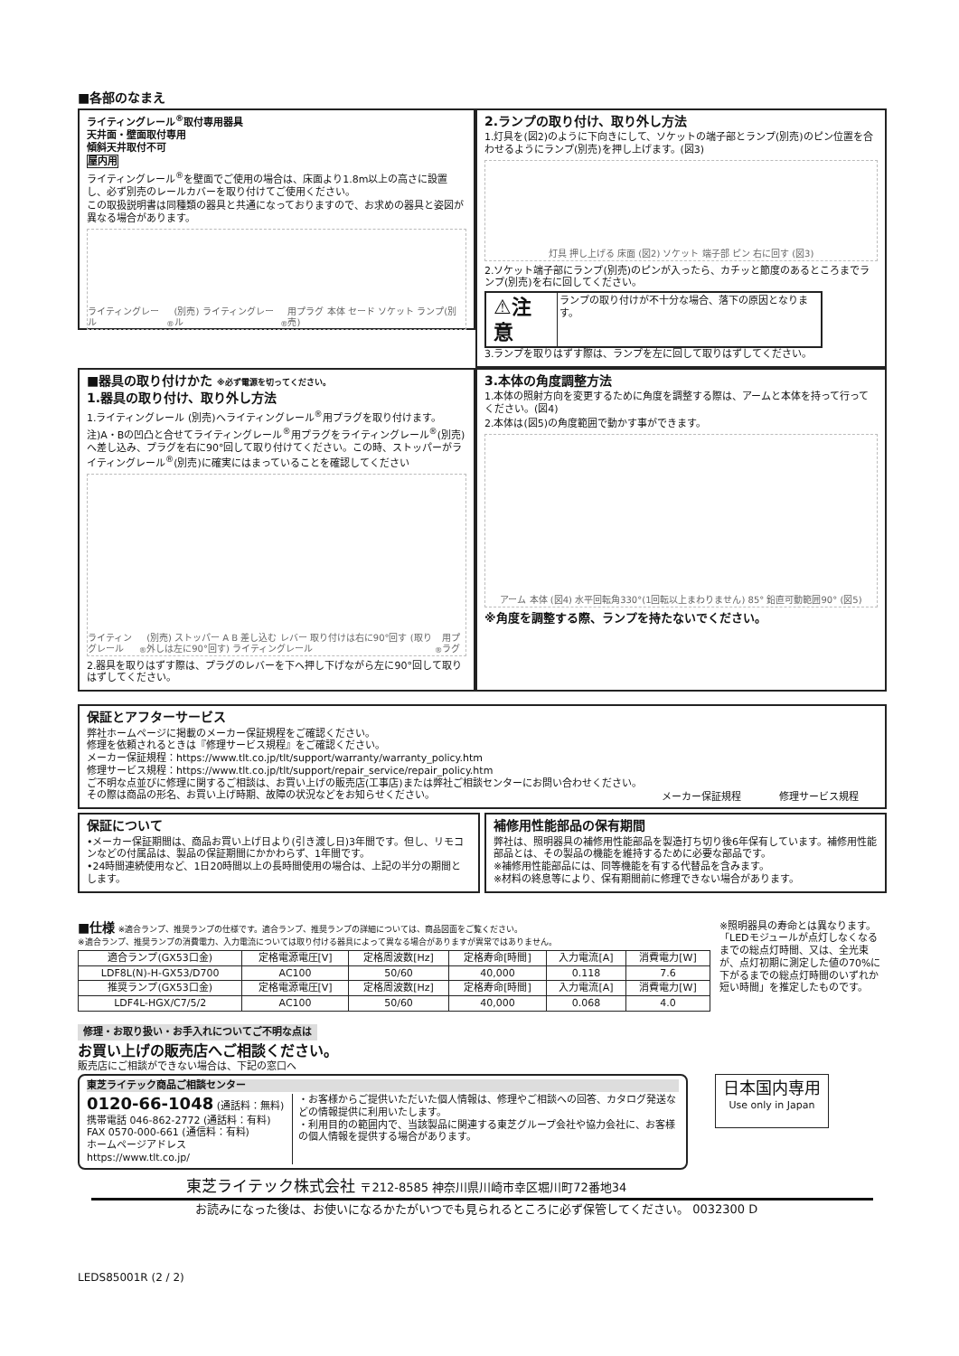■各部のなまえ
ライティングレール<sup>®</sup>取付専用器具
天井面・壁面取付専用
傾斜天井取付不可
屋内用
ライティングレール<sup>®</sup>を壁面でご使用の場合は、床面より1.8m以上の高さに設置し、必ず別売のレールカバーを取り付けてご使用ください。
この取扱説明書は同種類の器具と共通になっておりますので、お求めの器具と姿図が異なる場合があります。
ライティングレール<sup>®</sup>(別売) ライティングレール<sup>®</sup>用プラグ 本体 セード ソケット ランプ(別売)
2.ランプの取り付け、取り外し方法
1.灯具を(図2)のように下向きにして、ソケットの端子部とランプ(別売)のピン位置を合わせるようにランプ(別売)を押し上げます。(図3)
灯具 押し上げる 床面 (図2) ソケット 端子部 ピン 右に回す (図3)
2.ソケット端子部にランプ(別売)のピンが入ったら、カチッと節度のあるところまでランプ(別売)を右に回してください。
⚠注意 ランプの取り付けが不十分な場合、落下の原因となります。
3.ランプを取りはずす際は、ランプを左に回して取りはずしてください。
■器具の取り付けかた ※必ず電源を切ってください。
1.器具の取り付け、取り外し方法
1.ライティングレール (別売)へライティングレール<sup>®</sup>用プラグを取り付けます。
注)A・Bの凹凸と合せてライティングレール<sup>®</sup>用プラグをライティングレール<sup>®</sup>(別売)へ差し込み、プラグを右に90°回して取り付けてください。この時、ストッパーがライティングレール<sup>®</sup>(別売)に確実にはまっていることを確認してください
ライティングレール<sup>®</sup>(別売) ストッパー A B 差し込む レバー 取り付けは右に90°回す (取り外しは左に90°回す) ライティングレール<sup>®</sup>用プラグ
2.器具を取りはずす際は、プラグのレバーを下へ押し下げながら左に90°回して取りはずしてください。
3.本体の角度調整方法
1.本体の照射方向を変更するために角度を調整する際は、アームと本体を持って行ってください。(図4)
2.本体は(図5)の角度範囲で動かす事ができます。
アーム 本体 (図4) 水平回転角330°(1回転以上まわりません) 85° 鉛直可動範囲90° (図5)
※角度を調整する際、ランプを持たないでください。
保証とアフターサービス
弊社ホームページに掲載のメーカー保証規程をご確認ください。
修理を依頼されるときは『修理サービス規程』をご確認ください。
メーカー保証規程：https://www.tlt.co.jp/tlt/support/warranty/warranty_policy.htm
修理サービス規程：https://www.tlt.co.jp/tlt/support/repair_service/repair_policy.htm
ご不明な点並びに修理に関するご相談は、お買い上げの販売店(工事店)または弊社ご相談センターにお問い合わせください。その際は商品の形名、お買い上げ時期、故障の状況などをお知らせください。
メーカー保証規程 修理サービス規程
保証について
•メーカー保証期間は、商品お買い上げ日より(引き渡し日)3年間です。但し、リモコンなどの付属品は、製品の保証期間にかかわらず、1年間です。
•24時間連続使用など、1日20時間以上の長時間使用の場合は、上記の半分の期間とします。
補修用性能部品の保有期間
弊社は、照明器具の補修用性能部品を製造打ち切り後6年保有しています。補修用性能部品とは、その製品の機能を維持するために必要な部品です。
※補修用性能部品には、同等機能を有する代替品を含みます。
※材料の終息等により、保有期間前に修理できない場合があります。
■仕様 ※適合ランプ、推奨ランプの仕様です。適合ランプ、推奨ランプの詳細については、商品図面をご覧ください。
※適合ランプ、推奨ランプの消費電力、入力電流については取り付ける器具によって異なる場合がありますが異常ではありません。
| 適合ランプ(GX53口金) | 定格電源電圧[V] | 定格周波数[Hz] | 定格寿命[時間] | 入力電流[A] | 消費電力[W] |
| --- | --- | --- | --- | --- | --- |
| LDF8L(N)-H-GX53/D700 | AC100 | 50/60 | 40,000 | 0.118 | 7.6 |
| 推奨ランプ(GX53口金) | 定格電源電圧[V] | 定格周波数[Hz] | 定格寿命[時間] | 入力電流[A] | 消費電力[W] |
| LDF4L-HGX/C7/5/2 | AC100 | 50/60 | 40,000 | 0.068 | 4.0 |
※照明器具の寿命とは異なります。「LEDモジュールが点灯しなくなるまでの総点灯時間、又は、全光束が、点灯初期に測定した値の70%に下がるまでの総点灯時間のいずれか短い時間」を推定したものです。
修理・お取り扱い・お手入れについてご不明な点は
お買い上げの販売店へご相談ください。
販売店にご相談ができない場合は、下記の窓口へ
東芝ライテック商品ご相談センター
0120-66-1048 (通話料：無料)
携帯電話 046-862-2772 (通話料：有料)
FAX 0570-000-661 (通信料：有料)
ホームページアドレス https://www.tlt.co.jp/
・お客様からご提供いただいた個人情報は、修理やご相談への回答、カタログ発送などの情報提供に利用いたします。
・利用目的の範囲内で、当該製品に関連する東芝グループ会社や協力会社に、お客様の個人情報を提供する場合があります。
日本国内専用
Use only in Japan
東芝ライテック株式会社 〒212-8585 神奈川県川崎市幸区堀川町72番地34
お読みになった後は、お使いになるかたがいつでも見られるところに必ず保管してください。 0032300 D
LEDS85001R (2 / 2)